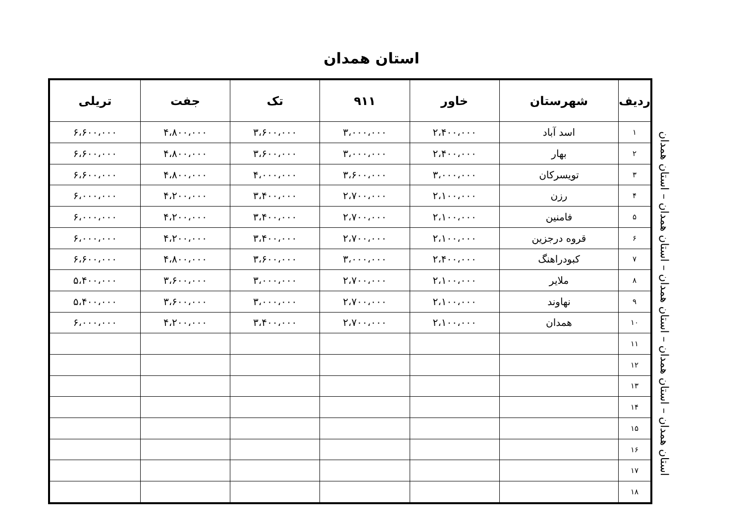استان همدان
| ردیف | شهرستان | خاور | ۹۱۱ | تک | جفت | تریلی |
| --- | --- | --- | --- | --- | --- | --- |
| ۱ | اسد آباد | ۲،۴۰۰،۰۰۰ | ۳،۰۰۰،۰۰۰ | ۳،۶۰۰،۰۰۰ | ۴،۸۰۰،۰۰۰ | ۶،۶۰۰،۰۰۰ |
| ۲ | بهار | ۲،۴۰۰،۰۰۰ | ۳،۰۰۰،۰۰۰ | ۳،۶۰۰،۰۰۰ | ۴،۸۰۰،۰۰۰ | ۶،۶۰۰،۰۰۰ |
| ۳ | تویسرکان | ۳،۰۰۰،۰۰۰ | ۳،۶۰۰،۰۰۰ | ۴،۰۰۰،۰۰۰ | ۴،۸۰۰،۰۰۰ | ۶،۶۰۰،۰۰۰ |
| ۴ | رزن | ۲،۱۰۰،۰۰۰ | ۲،۷۰۰،۰۰۰ | ۳،۴۰۰،۰۰۰ | ۴،۲۰۰،۰۰۰ | ۶،۰۰۰،۰۰۰ |
| ۵ | فامنین | ۲،۱۰۰،۰۰۰ | ۲،۷۰۰،۰۰۰ | ۳،۴۰۰،۰۰۰ | ۴،۲۰۰،۰۰۰ | ۶،۰۰۰،۰۰۰ |
| ۶ | قروه درجزین | ۲،۱۰۰،۰۰۰ | ۲،۷۰۰،۰۰۰ | ۳،۴۰۰،۰۰۰ | ۴،۲۰۰،۰۰۰ | ۶،۰۰۰،۰۰۰ |
| ۷ | کبودراهنگ | ۲،۴۰۰،۰۰۰ | ۳،۰۰۰،۰۰۰ | ۳،۶۰۰،۰۰۰ | ۴،۸۰۰،۰۰۰ | ۶،۶۰۰،۰۰۰ |
| ۸ | ملایر | ۲،۱۰۰،۰۰۰ | ۲،۷۰۰،۰۰۰ | ۳،۰۰۰،۰۰۰ | ۳،۶۰۰،۰۰۰ | ۵،۴۰۰،۰۰۰ |
| ۹ | نهاوند | ۲،۱۰۰،۰۰۰ | ۲،۷۰۰،۰۰۰ | ۳،۰۰۰،۰۰۰ | ۳،۶۰۰،۰۰۰ | ۵،۴۰۰،۰۰۰ |
| ۱۰ | همدان | ۲،۱۰۰،۰۰۰ | ۲،۷۰۰،۰۰۰ | ۳،۴۰۰،۰۰۰ | ۴،۲۰۰،۰۰۰ | ۶،۰۰۰،۰۰۰ |
| ۱۱ | | | | | | |
| ۱۲ | | | | | | |
| ۱۳ | | | | | | |
| ۱۴ | | | | | | |
| ۱۵ | | | | | | |
| ۱۶ | | | | | | |
| ۱۷ | | | | | | |
| ۱۸ | | | | | | |
استان همدان – استان همدان – استان همدان – استان همدان – استان همدان